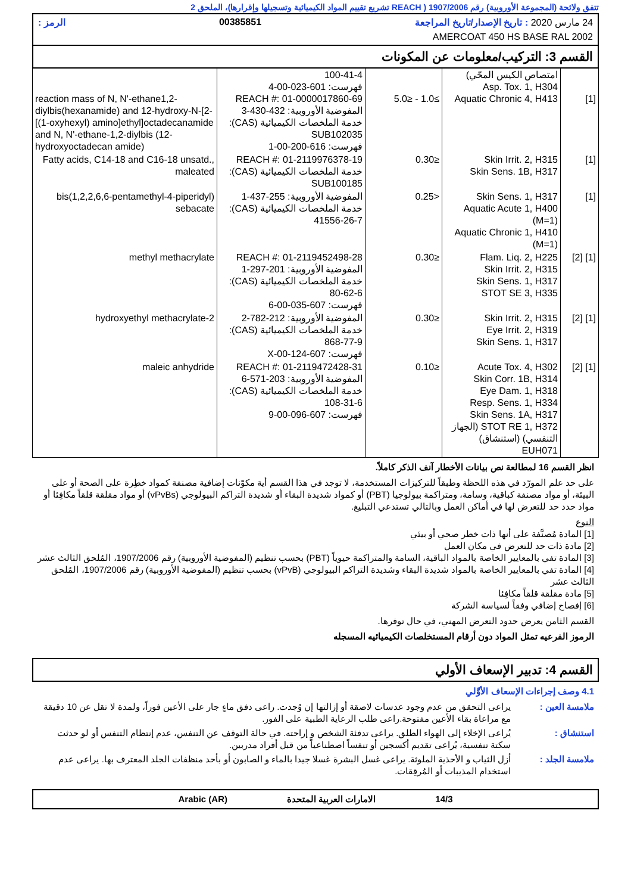تتفق ولائحة (المجموعة الأوروبية) رقم 1907/2006 ( REACH تشريع تقييم المواد الكيميائية وتسجيلها وإقرارها)، الملحق 2
24 مارس 2020 : تاريخ الإصدار/تاريخ المراجعة 00385851 الرمز :
AMERCOAT 450 HS BASE RAL 2002
القسم 3: التركيب/معلومات عن المكونات
| [1] | امتصاص الكيس المحّي) Asp. Tox. 1, H304 Aquatic Chronic 4, H413 | ≥1.0 - ≤5.0 | 100-41-4 فهرست: 601-023-00-4 REACH #: 01-0000017860-69 المفوضية الأوروبية: 432-430-3 خدمة الملخصات الكيميائية (CAS): SUB102035 فهرست: 616-200-00-1 | reaction mass of N, N'-ethane1,2-diylbis(hexanamide) and 12-hydroxy-N-[2-[(1-oxyhexyl) amino]ethyl]octadecanamide and N, N'-ethane-1,2-diylbis (12-hydroxyoctadecan amide) |
| [1] | Skin Irrit. 2, H315 Skin Sens. 1B, H317 | ≤0.30 | REACH #: 01-2119976378-19 خدمة الملخصات الكيميائية (CAS): SUB100185 | Fatty acids, C14-18 and C16-18 unsatd., maleated |
| [1] | Skin Sens. 1, H317 Aquatic Acute 1, H400 (M=1) Aquatic Chronic 1, H410 (M=1) | <0.25 | المفوضية الأوروبية: 255-437-1 خدمة الملخصات الكيميائية (CAS): 41556-26-7 | bis(1,2,2,6,6-pentamethyl-4-piperidyl) sebacate |
| [1] [2] | Flam. Liq. 2, H225 Skin Irrit. 2, H315 Skin Sens. 1, H317 STOT SE 3, H335 | ≤0.30 | REACH #: 01-2119452498-28 المفوضية الأوروبية: 201-297-1 خدمة الملخصات الكيميائية (CAS): 80-62-6 فهرست: 607-035-00-6 | methyl methacrylate |
| [1] [2] | Skin Irrit. 2, H315 Eye Irrit. 2, H319 Skin Sens. 1, H317 | ≤0.30 | المفوضية الأوروبية: 212-782-2 خدمة الملخصات الكيميائية (CAS): 868-77-9 فهرست: 607-124-00-X | 2-hydroxyethyl methacrylate |
| [1] [2] | Acute Tox. 4, H302 Skin Corr. 1B, H314 Eye Dam. 1, H318 Resp. Sens. 1, H334 Skin Sens. 1A, H317 STOT RE 1, H372 (الجهاز التنفسي) (استنشاق) EUH071 | ≤0.10 | REACH #: 01-2119472428-31 المفوضية الأوروبية: 203-571-6 خدمة الملخصات الكيميائية (CAS): 108-31-6 فهرست: 607-096-00-9 | maleic anhydride |
انظر القسم 16 لمطالعة نص بيانات الأخطار آنف الذكر كاملاً.
على حد علم المورّد في هذه اللحظة وطبقاً للتركيزات المستخدمة، لا توجد في هذا القسم أية مكوّنات إضافية مصنفة كمواد خطِرة على الصحة أو على البيئة، أو مواد مصنفة كباقية، وسامة، ومتراكمة بيولوجيا (PBT) أو كمواد شديدة البقاء أو شديدة التراكم البيولوجي (vPvBs) أو مواد مقلقة قلقاً مكافِئا أو مواد حدد حد للتعرض لها في أماكن العمل وبالتالي تستدعي التبليغ.
النوع
[1] المادة مُصنَّفة على أنها ذات خطر صحي أو بيئي
[2] مادة ذات حد للتعرض في مكان العمل
[3] المادة تفي بالمعايير الخاصة بالمواد الباقية، السامة والمتراكمة حيوياً (PBT) بحسب تنظيم (المفوضية الأوروبية) رقم 1907/2006، المُلحق الثالث عشر
[4] المادة تفي بالمعايير الخاصة بالمواد شديدة البقاء وشديدة التراكم البيولوجي (vPvB) بحسب تنظيم (المفوضية الأوروبية) رقم 1907/2006، المُلحق الثالث عشر
[5] مادة مقلقة قلقاً مكافِئا
[6] إفصاح إضافي وفقاً لسياسة الشركة
القسم الثامن يعرض حدود التعرض المهني، في حال توفرها.
الرموز الفرعيه تمثل المواد دون أرقام المستخلصات الكيميائيه المسجله
القسم 4: تدبير الإسعاف الأولي
4.1 وصف إجراءات الإسعاف الأوَّلي
ملامسة العين : يراعى التحقق من عدم وجود عدسات لاصقة أو إزالتها إن وُجدت. راعى دفق ماءٍ جار على الأعين فوراً، ولمدة لا تقل عن 10 دقيقة مع مراعاة بقاء الأعين مفتوحة.راعى طلب الرعاية الطبية على الفور.
استنشاق : يُراعى الإخلاء إلى الهواء الطلق. يراعى تدفئة الشخص و إراحته. في حالة التوقف عن التنفس، عدم إنتظام التنفس أو لو حدثت سكتة تنفسية، يُراعى تقديم أكسجين أو تنفساً اصطناعياً من قبل أفراد مدربين.
ملامسة الجلد : أزل الثياب و الأحذية الملوثة. يراعى غسل البشرة غسلا جيدا بالماء و الصابون أو بأحد منظفات الجلد المعترف بها. يراعى عدم استخدام المذيبات أو المُرقِقات.
14/3 الامارات العربية المتحدة Arabic (AR)